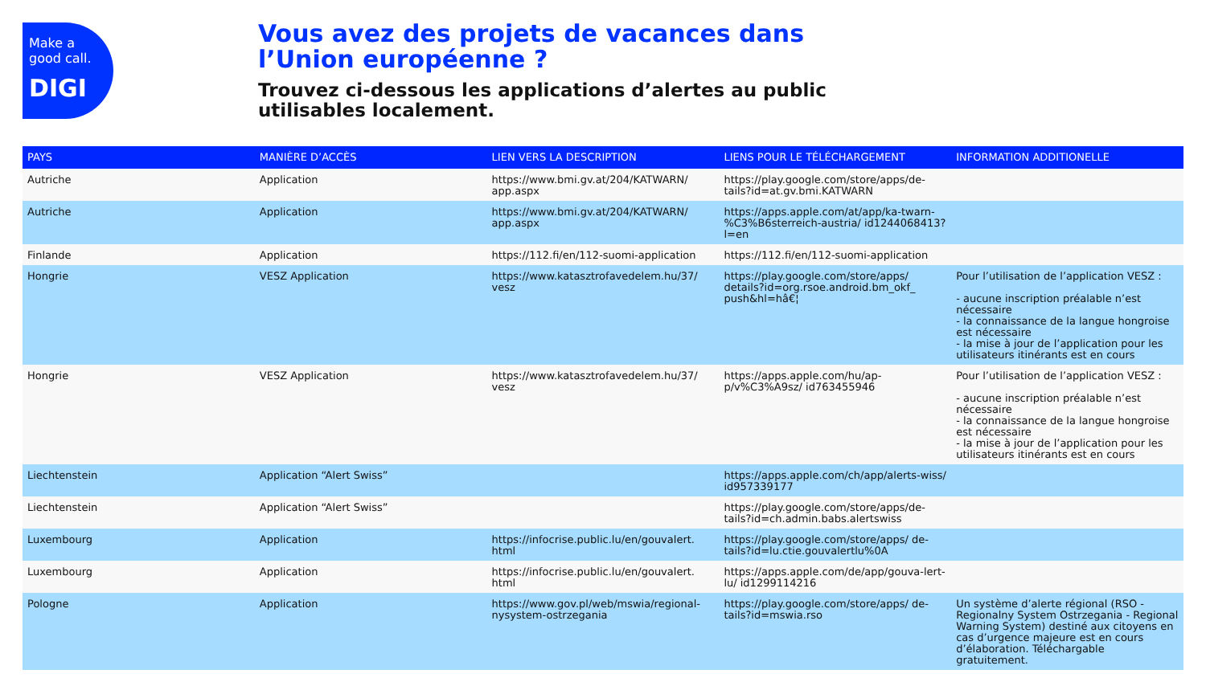Make a
good call.
DIGI
Vous avez des projets de vacances dans
l’Union européenne ?
Trouvez ci-dessous les applications d’alertes au public
utilisables localement.
| PAYS | MANIÈRE D’ACCÈS | LIEN VERS LA DESCRIPTION | LIENS POUR LE TÉLÉCHARGEMENT | INFORMATION ADDITIONELLE |
| --- | --- | --- | --- | --- |
| Autriche | Application | https://www.bmi.gv.at/204/KATWARN/ app.aspx | https://play.google.com/store/apps/de-tails?id=at.gv.bmi.KATWARN | |
| Autriche | Application | https://www.bmi.gv.at/204/KATWARN/ app.aspx | https://apps.apple.com/at/app/ka-twarn-%C3%B6sterreich-austria/ id1244068413?l=en | |
| Finlande | Application | https://112.fi/en/112-suomi-application | https://112.fi/en/112-suomi-application | |
| Hongrie | VESZ Application | https://www.katasztrofavedelem.hu/37/ vesz | https://play.google.com/store/apps/ details?id=org.rsoe.android.bm_okf_ push&hl=hâ€¦ | Pour l’utilisation de l’application VESZ : - aucune inscription préalable n’est nécessaire - la connaissance de la langue hongroise est nécessaire - la mise à jour de l’application pour les utilisateurs itinérants est en cours |
| Hongrie | VESZ Application | https://www.katasztrofavedelem.hu/37/ vesz | https://apps.apple.com/hu/ap-p/v%C3%A9sz/ id763455946 | Pour l’utilisation de l’application VESZ : - aucune inscription préalable n’est nécessaire - la connaissance de la langue hongroise est nécessaire - la mise à jour de l’application pour les utilisateurs itinérants est en cours |
| Liechtenstein | Application “Alert Swiss” | | https://apps.apple.com/ch/app/alerts-wiss/ id957339177 | |
| Liechtenstein | Application “Alert Swiss” | | https://play.google.com/store/apps/de-tails?id=ch.admin.babs.alertswiss | |
| Luxembourg | Application | https://infocrise.public.lu/en/gouvalert. html | https://play.google.com/store/apps/ de-tails?id=lu.ctie.gouvalertlu%0A | |
| Luxembourg | Application | https://infocrise.public.lu/en/gouvalert. html | https://apps.apple.com/de/app/gouva-lert-lu/ id1299114216 | |
| Pologne | Application | https://www.gov.pl/web/mswia/regional-nysystem-ostrzegania | https://play.google.com/store/apps/ de-tails?id=mswia.rso | Un système d’alerte régional (RSO -Regionalny System Ostrzegania - Regional Warning System) destiné aux citoyens en cas d’urgence majeure est en cours d’élaboration. Téléchargable gratuitement. |